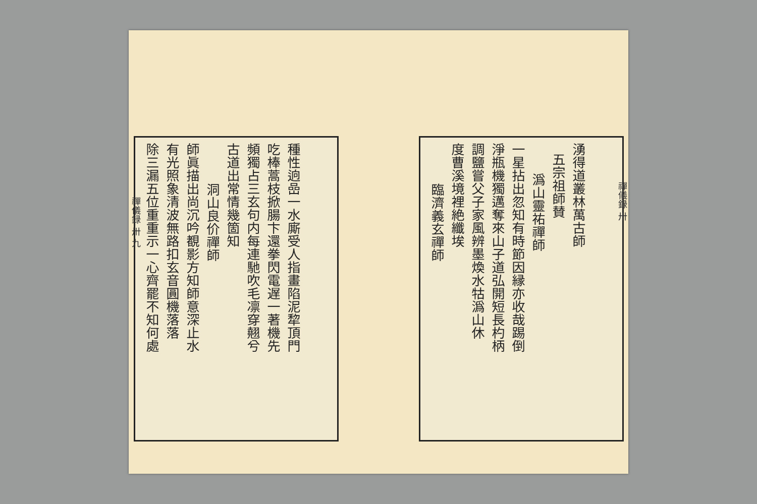種性逈嵒一水廝受人指畫陷泥犂頂門
吃棒蒿枝掀腸卞還拳閃電遅一著機先
頻獨占三玄句内每連馳吹毛凛穿翹兮
古道出常情幾箇知
洞山良价禪師
師眞描出尚沉吟覩影方知師意深止水
有光照象清波無路扣玄音圓機落落
除三漏五位重重示一心齊罷不知何處
禪儀録 卅 九
湧得道叢林萬古師
五宗祖師賛
潙山靈祐禪師
一星拈出忽知有時節因縁亦收哉踢倒
淨瓶機獨邁奪來山子道弘開短長杓柄
調鹽嘗父子家風辨墨煥水牯潙山休
度曹溪境裡絶纖埃
臨濟義玄禪師
禪儀録 卅